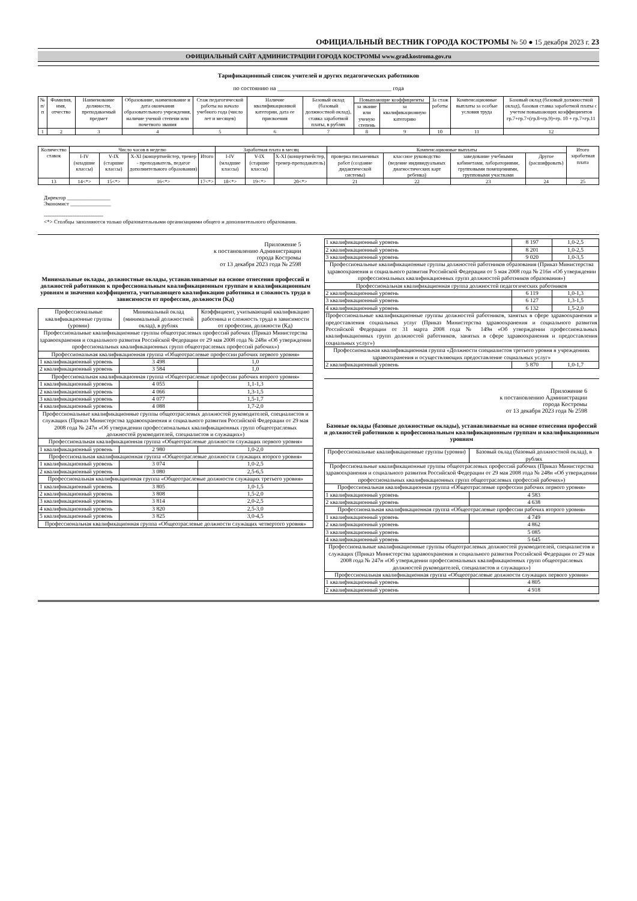ОФИЦИАЛЬНЫЙ ВЕСТНИК ГОРОДА КОСТРОМЫ № 50 ● 15 декабря 2023 г. 23
ОФИЦИАЛЬНЫЙ САЙТ АДМИНИСТРАЦИИ ГОРОДА КОСТРОМЫ www.grad.kostroma.gov.ru
Тарификационный список учителей и других педагогических работников
по состоянию на ______________________________________ года
| № п/п | Фамилия, имя, отчество | Наименование должности, преподаваемый предмет | Образование, наименование и дата окончания образовательного учреждения, наличие ученой степени или почетного звания | Стаж педагогической работы на начало учебного года (число лет и месяцев) | Наличие квалификационной категории, дата ее присвоения | Базовый оклад (базовый должностной оклад), ставка заработной платы, в рублях | Повышающие коэффициенты | | За стаж работы | Компенсационные выплаты за особые условия труда | Базовый оклад (базовый должностной оклад), базовая ставка заработной платы с учетом повышающих коэффициентов гр.7+гр.7×(гр.8+гр.9)+гр. 10 + гр.7×гр.11 |
| --- | --- | --- | --- | --- | --- | --- | --- | --- | --- | --- | --- |
| | | | | | | | за звание или ученую степень | за квалификационную категорию | | | |
| 1 | 2 | 3 | 4 | 5 | 6 | 7 | 8 | 9 | 10 | 11 | 12 |
| Количество ставок | Число часов в неделю | | | | Заработная плата в месяц | | | Компенсационные выплаты | | | | Итого заработная плата |
| --- | --- | --- | --- | --- | --- | --- | --- | --- | --- | --- | --- | --- |
| | I-IV (младшие классы) | V-IX (старшие классы) | X-XI (концертмейстер, тренер - преподаватель, педагог дополнительного образования) | Итого | I-IV (младшие классы) | V-IX (старшие классы) | X-XI (концертмейстер, тренер-преподаватель) | проверка письменных работ (создание дидактической системы) | классное руководство (ведение индивидуальных диагностических карт ребенка) | заведование учебными кабинетами, лабораториями, групповыми помещениями, групповыми участками | Другое (расшифровать) | |
| 13 | 14<*> | 15<*> | 16<*> | 17<*> | 18<*> | 19<*> | 20<*> | 21 | 22 | 23 | 24 | 25 |
Директор ________________
Экономист _______________
---------------------------------
<*> Столбцы заполняются только образовательными организациями общего и дополнительного образования.
Приложение 5
к постановлению Администрации
города Костромы
от 13 декабря 2023 года № 2598
Минимальные оклады, должностные оклады, устанавливаемые на основе отнесения профессий и должностей работников к профессиональным квалификационным группам и квалификационным уровням и значения коэффициента, учитывающего квалификацию работника и сложность труда в зависимости от профессии, должности (Кд)
| Профессиональные квалификационные группы (уровни) | Минимальный оклад (минимальный должностной оклад), в рублях | Коэффициент, учитывающий квалификацию работника и сложность труда в зависимости от профессии, должности (Кд) |
| --- | --- | --- |
| Профессиональные квалификационные группы общеотраслевых профессий рабочих (Приказ Министерства здравоохранения и социального развития Российской Федерации от 29 мая 2008 года № 248н «Об утверждении профессиональных квалификационных групп общеотраслевых профессий рабочих») | | |
| Профессиональная квалификационная группа «Общеотраслевые профессии рабочих первого уровня» | | |
| 1 квалификационный уровень | 3 498 | 1,0 |
| 2 квалификационный уровень | 3 584 | 1,0 |
| Профессиональная квалификационная группа «Общеотраслевые профессии рабочих второго уровня» | | |
| 1 квалификационный уровень | 4 055 | 1,1-1,3 |
| 2 квалификационный уровень | 4 066 | 1,3-1,5 |
| 3 квалификационный уровень | 4 077 | 1,5-1,7 |
| 4 квалификационный уровень | 4 088 | 1,7-2,0 |
| Профессиональные квалификационные группы общеотраслевых должностей руководителей, специалистов и служащих (Приказ Министерства здравоохранения и социального развития Российской Федерации от 29 мая 2008 года № 247н «Об утверждении профессиональных квалификационных групп общеотраслевых должностей руководителей, специалистов и служащих») | | |
| Профессиональная квалификационная группа «Общеотраслевые должности служащих первого уровня» | | |
| 1 квалификационный уровень | 2 980 | 1,0-2,0 |
| Профессиональная квалификационная группа «Общеотраслевые должности служащих второго уровня» | | |
| 1 квалификационный уровень | 3 074 | 1,0-2,5 |
| 2 квалификационный уровень | 3 080 | 2,5-6,5 |
| Профессиональная квалификационная группа «Общеотраслевые должности служащих третьего уровня» | | |
| 1 квалификационный уровень | 3 805 | 1,0-1,5 |
| 2 квалификационный уровень | 3 808 | 1,5-2,0 |
| 3 квалификационный уровень | 3 814 | 2,0-2,5 |
| 4 квалификационный уровень | 3 820 | 2,5-3,0 |
| 5 квалификационный уровень | 3 825 | 3,0-4,5 |
| Профессиональная квалификационная группа «Общеотраслевые должности служащих четвертого уровня» | | |
| 1 квалификационный уровень | 8 197 | 1,0-2,5 |
| 2 квалификационный уровень | 8 201 | 1,0-2,5 |
| 3 квалификационный уровень | 9 020 | 1,0-3,5 |
| Профессиональные квалификационные группы должностей работников образования (Приказ Министерства здравоохранения и социального развития Российской Федерации от 5 мая 2008 года № 216н «Об утверждении профессиональных квалификационных групп должностей работников образования») | | |
| Профессиональная квалификационная группа должностей педагогических работников | | |
| 2 квалификационный уровень | 6 119 | 1,0-1,3 |
| 3 квалификационный уровень | 6 127 | 1,3-1,5 |
| 4 квалификационный уровень | 6 132 | 1,5-2,0 |
| Профессиональные квалификационные группы должностей работников, занятых в сфере здравоохранения и предоставления социальных услуг (Приказ Министерства здравоохранения и социального развития Российской Федерации от 31 марта 2008 года № 149н «Об утверждении профессиональных квалификационных групп должностей работников, занятых в сфере здравоохранения и предоставления социальных услуг») | | |
| Профессиональная квалификационная группа «Должности специалистов третьего уровня в учреждениях здравоохранения и осуществляющих предоставление социальных услуг» | | |
| 2 квалификационный уровень | 5 870 | 1,0-1,7 |
Приложение 6
к постановлению Администрации
города Костромы
от 13 декабря 2023 года № 2598
Базовые оклады (базовые должностные оклады), устанавливаемые на основе отнесения профессий и должностей работников к профессиональным квалификационным группам и квалификационным уровням
| Профессиональные квалификационные группы (уровни) | Базовый оклад (базовый должностной оклад), в рублях |
| --- | --- |
| Профессиональные квалификационные группы общеотраслевых профессий рабочих (Приказ Министерства здравоохранения и социального развития Российской Федерации от 29 мая 2008 года № 248н «Об утверждении профессиональных квалификационных групп общеотраслевых профессий рабочих») | |
| Профессиональная квалификационная группа «Общеотраслевые профессии рабочих первого уровня» | |
| 1 квалификационный уровень | 4 583 |
| 2 квалификационный уровень | 4 638 |
| Профессиональная квалификационная группа «Общеотраслевые профессии рабочих второго уровня» | |
| 1 квалификационный уровень | 4 749 |
| 2 квалификационный уровень | 4 862 |
| 3 квалификационный уровень | 5 085 |
| 4 квалификационный уровень | 5 645 |
| Профессиональные квалификационные группы общеотраслевых должностей руководителей, специалистов и служащих (Приказ Министерства здравоохранения и социального развития Российской Федерации от 29 мая 2008 года № 247н «Об утверждении профессиональных квалификационных групп общеотраслевых должностей руководителей, специалистов и служащих») | |
| Профессиональная квалификационная группа «Общеотраслевые должности служащих первого уровня» | |
| 1 квалификационный уровень | 4 805 |
| 2 квалификационный уровень | 4 918 |